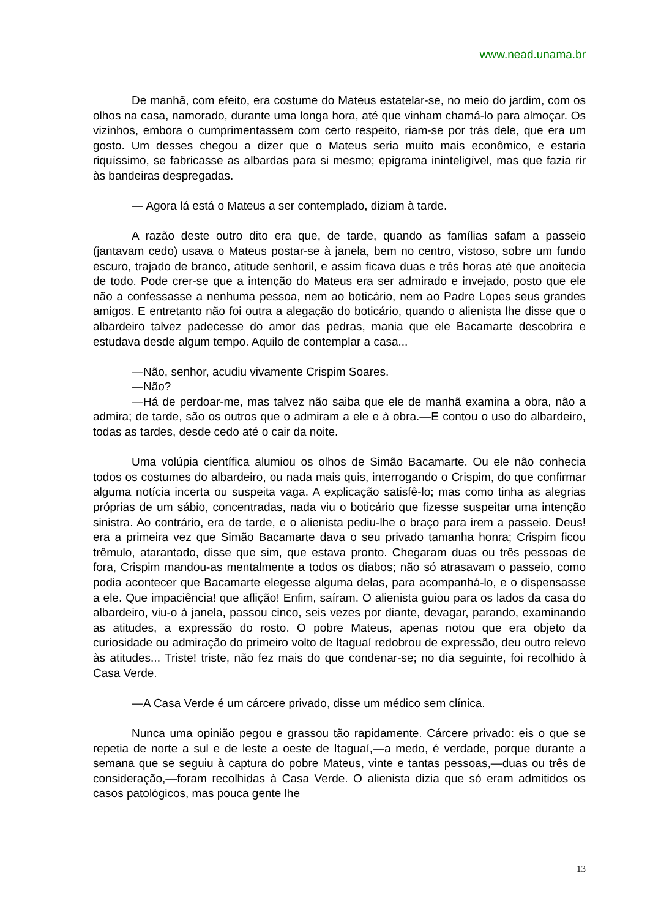www.nead.unama.br
De manhã, com efeito, era costume do Mateus estatelar-se, no meio do jardim, com os olhos na casa, namorado, durante uma longa hora, até que vinham chamá-lo para almoçar. Os vizinhos, embora o cumprimentassem com certo respeito, riam-se por trás dele, que era um gosto. Um desses chegou a dizer que o Mateus seria muito mais econômico, e estaria riquíssimo, se fabricasse as albardas para si mesmo; epigrama ininteligível, mas que fazia rir às bandeiras despregadas.
— Agora lá está o Mateus a ser contemplado, diziam à tarde.
A razão deste outro dito era que, de tarde, quando as famílias safam a passeio (jantavam cedo) usava o Mateus postar-se à janela, bem no centro, vistoso, sobre um fundo escuro, trajado de branco, atitude senhoril, e assim ficava duas e três horas até que anoitecia de todo. Pode crer-se que a intenção do Mateus era ser admirado e invejado, posto que ele não a confessasse a nenhuma pessoa, nem ao boticário, nem ao Padre Lopes seus grandes amigos. E entretanto não foi outra a alegação do boticário, quando o alienista lhe disse que o albardeiro talvez padecesse do amor das pedras, mania que ele Bacamarte descobrira e estudava desde algum tempo. Aquilo de contemplar a casa...
—Não, senhor, acudiu vivamente Crispim Soares.
—Não?
—Há de perdoar-me, mas talvez não saiba que ele de manhã examina a obra, não a admira; de tarde, são os outros que o admiram a ele e à obra.—E contou o uso do albardeiro, todas as tardes, desde cedo até o cair da noite.
Uma volúpia científica alumiou os olhos de Simão Bacamarte. Ou ele não conhecia todos os costumes do albardeiro, ou nada mais quis, interrogando o Crispim, do que confirmar alguma notícia incerta ou suspeita vaga. A explicação satisfê-lo; mas como tinha as alegrias próprias de um sábio, concentradas, nada viu o boticário que fizesse suspeitar uma intenção sinistra. Ao contrário, era de tarde, e o alienista pediu-lhe o braço para irem a passeio. Deus! era a primeira vez que Simão Bacamarte dava o seu privado tamanha honra; Crispim ficou trêmulo, atarantado, disse que sim, que estava pronto. Chegaram duas ou três pessoas de fora, Crispim mandou-as mentalmente a todos os diabos; não só atrasavam o passeio, como podia acontecer que Bacamarte elegesse alguma delas, para acompanhá-lo, e o dispensasse a ele. Que impaciência! que aflição! Enfim, saíram. O alienista guiou para os lados da casa do albardeiro, viu-o à janela, passou cinco, seis vezes por diante, devagar, parando, examinando as atitudes, a expressão do rosto. O pobre Mateus, apenas notou que era objeto da curiosidade ou admiração do primeiro volto de Itaguaí redobrou de expressão, deu outro relevo às atitudes... Triste! triste, não fez mais do que condenar-se; no dia seguinte, foi recolhido à Casa Verde.
—A Casa Verde é um cárcere privado, disse um médico sem clínica.
Nunca uma opinião pegou e grassou tão rapidamente. Cárcere privado: eis o que se repetia de norte a sul e de leste a oeste de Itaguaí,—a medo, é verdade, porque durante a semana que se seguiu à captura do pobre Mateus, vinte e tantas pessoas,—duas ou três de consideração,—foram recolhidas à Casa Verde. O alienista dizia que só eram admitidos os casos patológicos, mas pouca gente lhe
13